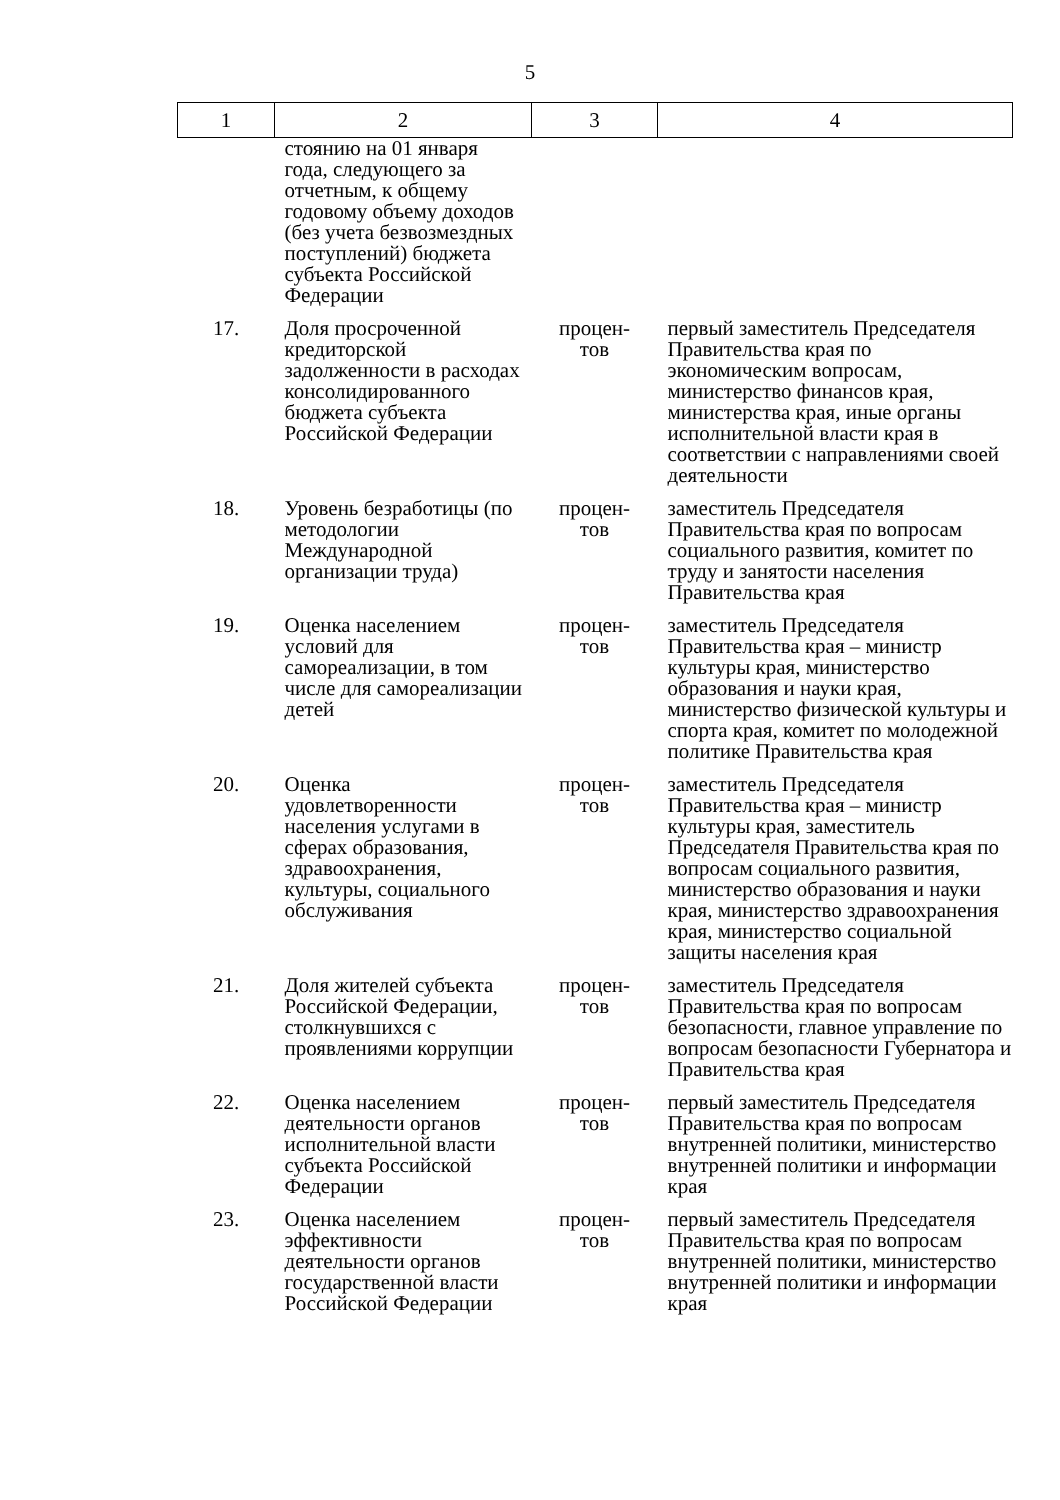5
| 1 | 2 | 3 | 4 |
| --- | --- | --- | --- |
| | стоянию на 01 января года, следующего за отчетным, к общему годовому объему доходов (без учета безвозмездных поступлений) бюджета субъекта Российской Федерации | | |
| 17. | Доля просроченной кредиторской задолженности в расходах консолидированного бюджета субъекта Российской Федерации | процен- тов | первый заместитель Председателя Правительства края по экономическим вопросам, министерство финансов края, министерства края, иные органы исполнительной власти края в соответствии с направлениями своей деятельности |
| 18. | Уровень безработицы (по методологии Международной организации труда) | процен- тов | заместитель Председателя Правительства края по вопросам социального развития, комитет по труду и занятости населения Правительства края |
| 19. | Оценка населением условий для самореализации, в том числе для самореализации детей | процен- тов | заместитель Председателя Правительства края – министр культуры края, министерство образования и науки края, министерство физической культуры и спорта края, комитет по молодежной политике Правительства края |
| 20. | Оценка удовлетворенности населения услугами в сферах образования, здравоохранения, культуры, социального обслуживания | процен- тов | заместитель Председателя Правительства края – министр культуры края, заместитель Председателя Правительства края по вопросам социального развития, министерство образования и науки края, министерство здравоохранения края, министерство социальной защиты населения края |
| 21. | Доля жителей субъекта Российской Федерации, столкнувшихся с проявлениями коррупции | процен- тов | заместитель Председателя Правительства края по вопросам безопасности, главное управление по вопросам безопасности Губернатора и Правительства края |
| 22. | Оценка населением деятельности органов исполнительной власти субъекта Российской Федерации | процен- тов | первый заместитель Председателя Правительства края по вопросам внутренней политики, министерство внутренней политики и информации края |
| 23. | Оценка населением эффективности деятельности органов государственной власти Российской Федерации | процен- тов | первый заместитель Председателя Правительства края по вопросам внутренней политики, министерство внутренней политики и информации края |